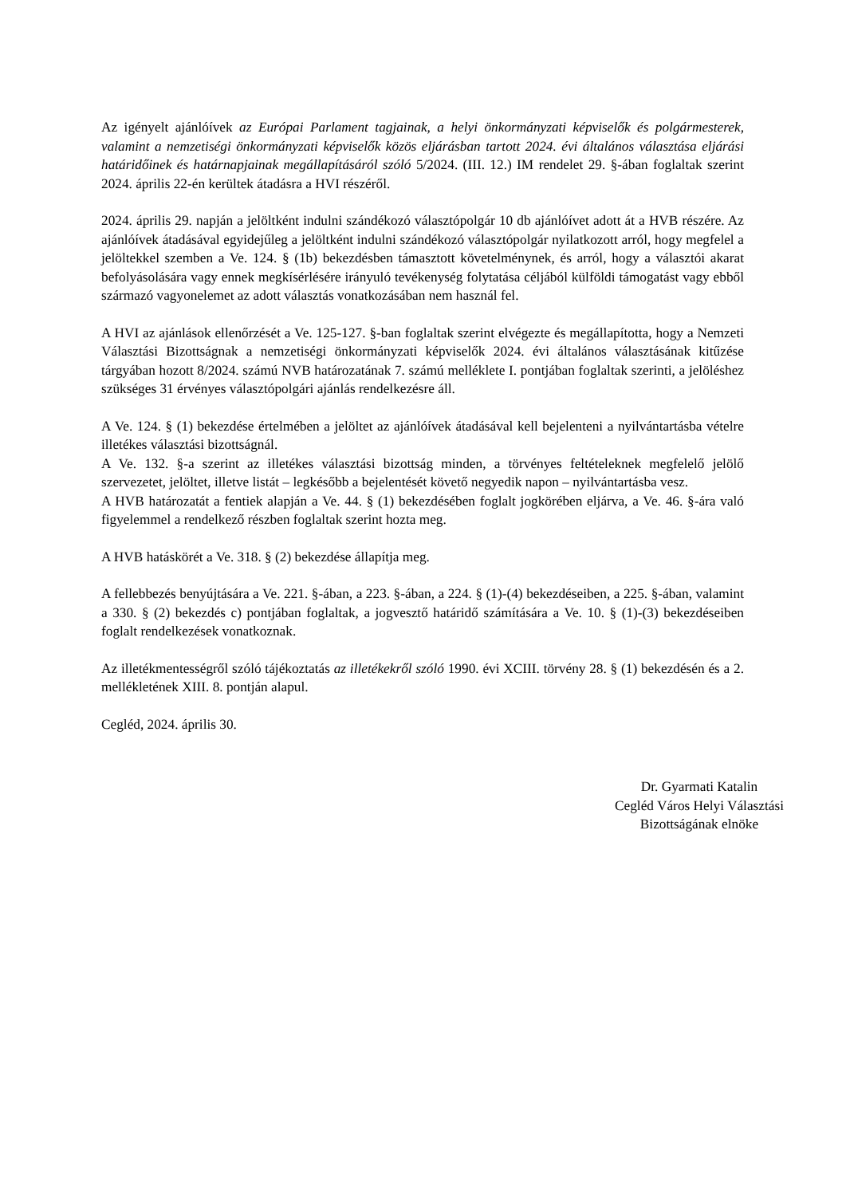Az igényelt ajánlóívek az Európai Parlament tagjainak, a helyi önkormányzati képviselők és polgármesterek, valamint a nemzetiségi önkormányzati képviselők közös eljárásban tartott 2024. évi általános választása eljárási határidőinek és határnapjainak megállapításáról szóló 5/2024. (III. 12.) IM rendelet 29. §-ában foglaltak szerint 2024. április 22-én kerültek átadásra a HVI részéről.
2024. április 29. napján a jelöltként indulni szándékozó választópolgár 10 db ajánlóívet adott át a HVB részére. Az ajánlóívek átadásával egyidejűleg a jelöltként indulni szándékozó választópolgár nyilatkozott arról, hogy megfelel a jelöltekkel szemben a Ve. 124. § (1b) bekezdésben támasztott követelménynek, és arról, hogy a választói akarat befolyásolására vagy ennek megkísérlésére irányuló tevékenység folytatása céljából külföldi támogatást vagy ebből származó vagyonelemet az adott választás vonatkozásában nem használ fel.
A HVI az ajánlások ellenőrzését a Ve. 125-127. §-ban foglaltak szerint elvégezte és megállapította, hogy a Nemzeti Választási Bizottságnak a nemzetiségi önkormányzati képviselők 2024. évi általános választásának kitűzése tárgyában hozott 8/2024. számú NVB határozatának 7. számú melléklete I. pontjában foglaltak szerinti, a jelöléshez szükséges 31 érvényes választópolgári ajánlás rendelkezésre áll.
A Ve. 124. § (1) bekezdése értelmében a jelöltet az ajánlóívek átadásával kell bejelenteni a nyilvántartásba vételre illetékes választási bizottságnál.
A Ve. 132. §-a szerint az illetékes választási bizottság minden, a törvényes feltételeknek megfelelő jelölő szervezetet, jelöltet, illetve listát – legkésőbb a bejelentését követő negyedik napon – nyilvántartásba vesz.
A HVB határozatát a fentiek alapján a Ve. 44. § (1) bekezdésében foglalt jogkörében eljárva, a Ve. 46. §-ára való figyelemmel a rendelkező részben foglaltak szerint hozta meg.
A HVB hatáskörét a Ve. 318. § (2) bekezdése állapítja meg.
A fellebbezés benyújtására a Ve. 221. §-ában, a 223. §-ában, a 224. § (1)-(4) bekezdéseiben, a 225. §-ában, valamint a 330. § (2) bekezdés c) pontjában foglaltak, a jogvesztő határidő számítására a Ve. 10. § (1)-(3) bekezdéseiben foglalt rendelkezések vonatkoznak.
Az illetékmentességről szóló tájékoztatás az illetékekről szóló 1990. évi XCIII. törvény 28. § (1) bekezdésén és a 2. mellékletének XIII. 8. pontján alapul.
Cegléd, 2024. április 30.
Dr. Gyarmati Katalin
Cegléd Város Helyi Választási
Bizottságának elnöke